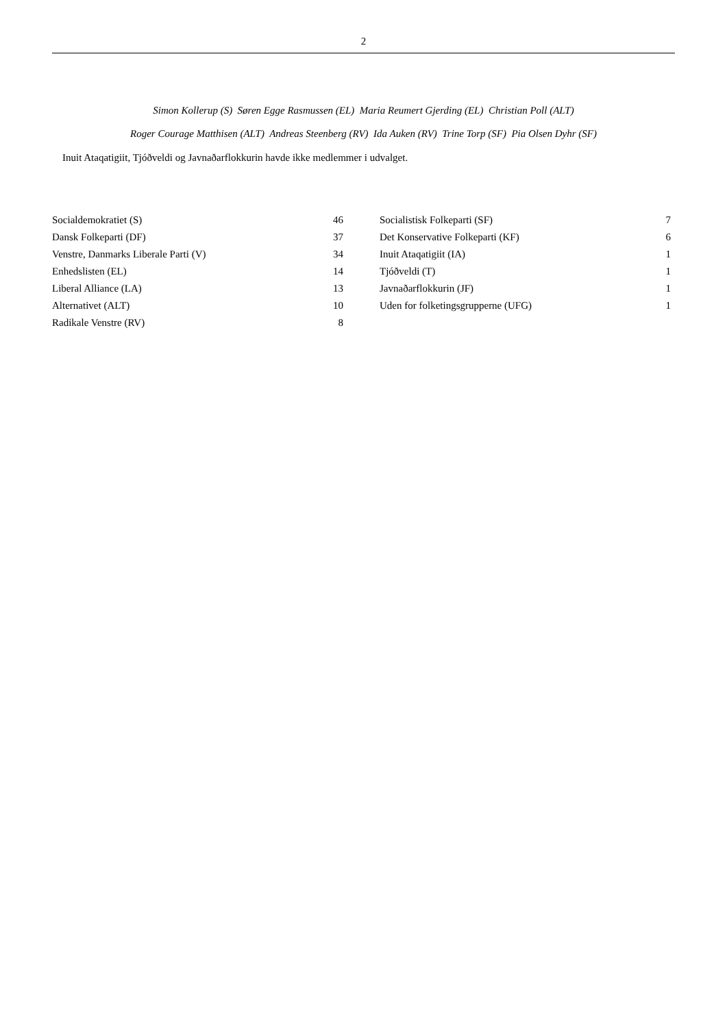2
Simon Kollerup (S) Søren Egge Rasmussen (EL) Maria Reumert Gjerding (EL) Christian Poll (ALT)
Roger Courage Matthisen (ALT) Andreas Steenberg (RV) Ida Auken (RV) Trine Torp (SF) Pia Olsen Dyhr (SF)
Inuit Ataqatigiit, Tjóðveldi og Javnaðarflokkurin havde ikke medlemmer i udvalget.
| Socialdemokratiet (S) | 46 |
| Dansk Folkeparti (DF) | 37 |
| Venstre, Danmarks Liberale Parti (V) | 34 |
| Enhedslisten (EL) | 14 |
| Liberal Alliance (LA) | 13 |
| Alternativet (ALT) | 10 |
| Radikale Venstre (RV) | 8 |
| Socialistisk Folkeparti (SF) | 7 |
| Det Konservative Folkeparti (KF) | 6 |
| Inuit Ataqatigiit (IA) | 1 |
| Tjóðveldi (T) | 1 |
| Javnaðarflokkurin (JF) | 1 |
| Uden for folketingsgrupperne (UFG) | 1 |